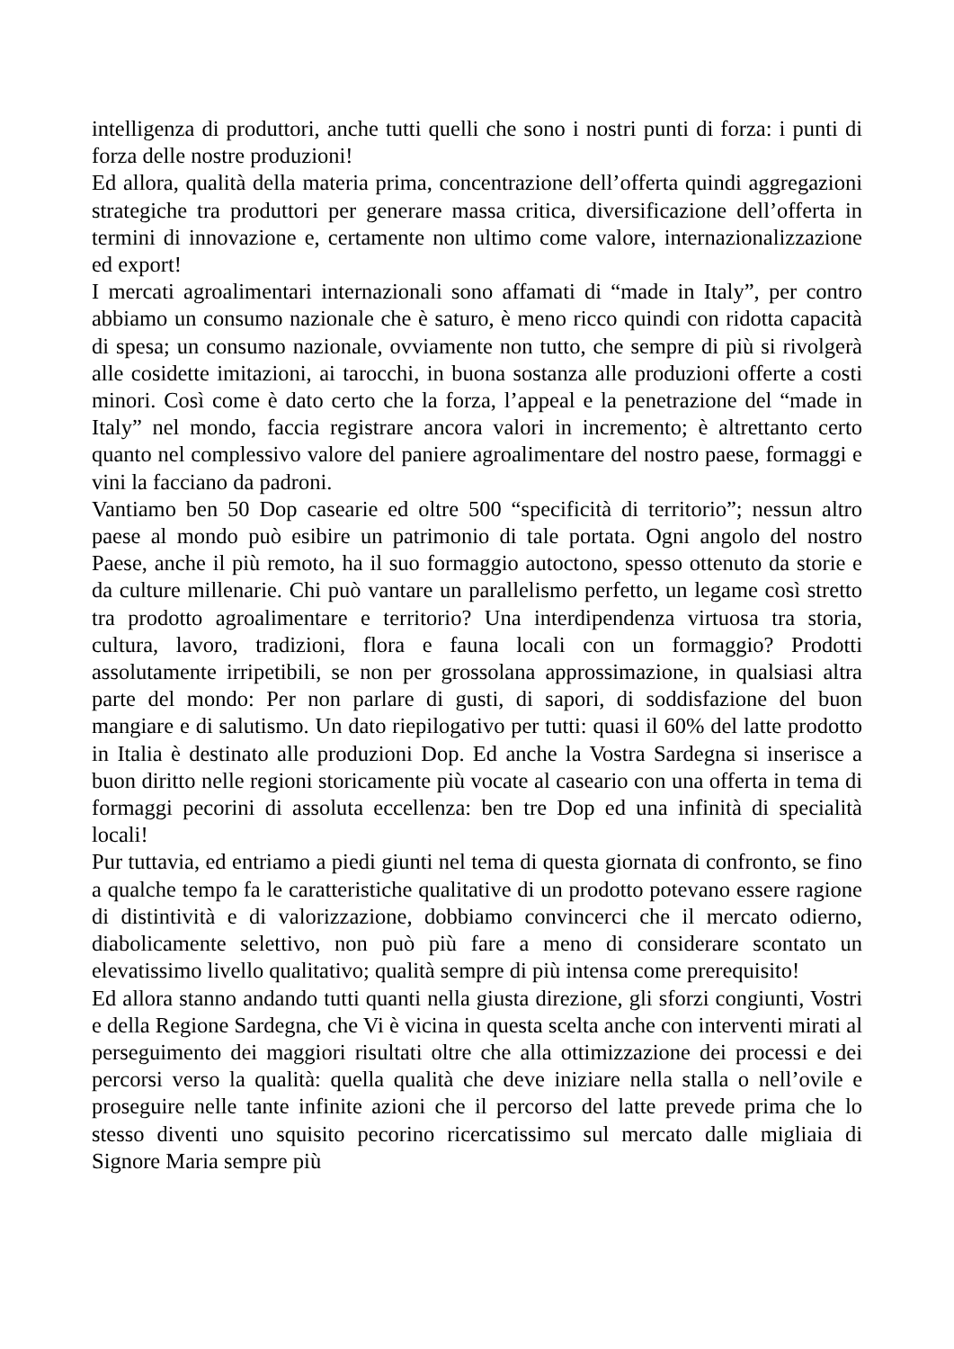intelligenza di produttori, anche tutti quelli che sono i nostri punti di forza: i punti di forza delle nostre produzioni!
Ed allora, qualità della materia prima, concentrazione dell’offerta quindi aggregazioni strategiche tra produttori per generare massa critica, diversificazione dell’offerta in termini di innovazione e, certamente non ultimo come valore, internazionalizzazione ed export!
I mercati agroalimentari internazionali sono affamati di “made in Italy”, per contro abbiamo un consumo nazionale che è saturo, è meno ricco quindi con ridotta capacità di spesa; un consumo nazionale, ovviamente non tutto, che sempre di più si rivolgerà alle cosidette imitazioni, ai tarocchi, in buona sostanza alle produzioni offerte a costi minori. Così come è dato certo che la forza, l’appeal e la penetrazione del “made in Italy” nel mondo, faccia registrare ancora valori in incremento; è altrettanto certo quanto nel complessivo valore del paniere agroalimentare del nostro paese, formaggi e vini la facciano da padroni.
Vantiamo ben 50 Dop casearie ed oltre 500 “specificità di territorio”; nessun altro paese al mondo può esibire un patrimonio di tale portata. Ogni angolo del nostro Paese, anche il più remoto, ha il suo formaggio autoctono, spesso ottenuto da storie e da culture millenarie. Chi può vantare un parallelismo perfetto, un legame così stretto tra prodotto agroalimentare e territorio? Una interdipendenza virtuosa tra storia, cultura, lavoro, tradizioni, flora e fauna locali con un formaggio? Prodotti assolutamente irripetibili, se non per grossolana approssimazione, in qualsiasi altra parte del mondo: Per non parlare di gusti, di sapori, di soddisfazione del buon mangiare e di salutismo. Un dato riepilogativo per tutti: quasi il 60% del latte prodotto in Italia è destinato alle produzioni Dop. Ed anche la Vostra Sardegna si inserisce a buon diritto nelle regioni storicamente più vocate al caseario con una offerta in tema di formaggi pecorini di assoluta eccellenza: ben tre Dop ed una infinità di specialità locali!
Pur tuttavia, ed entriamo a piedi giunti nel tema di questa giornata di confronto, se fino a qualche tempo fa le caratteristiche qualitative di un prodotto potevano essere ragione di distintività e di valorizzazione, dobbiamo convincerci che il mercato odierno, diabolicamente selettivo, non può più fare a meno di considerare scontato un elevatissimo livello qualitativo; qualità sempre di più intensa come prerequisito!
Ed allora stanno andando tutti quanti nella giusta direzione, gli sforzi congiunti, Vostri e della Regione Sardegna, che Vi è vicina in questa scelta anche con interventi mirati al perseguimento dei maggiori risultati oltre che alla ottimizzazione dei processi e dei percorsi verso la qualità: quella qualità che deve iniziare nella stalla o nell’ovile e proseguire nelle tante infinite azioni che il percorso del latte prevede prima che lo stesso diventi uno squisito pecorino ricercatissimo sul mercato dalle migliaia di Signore Maria sempre più